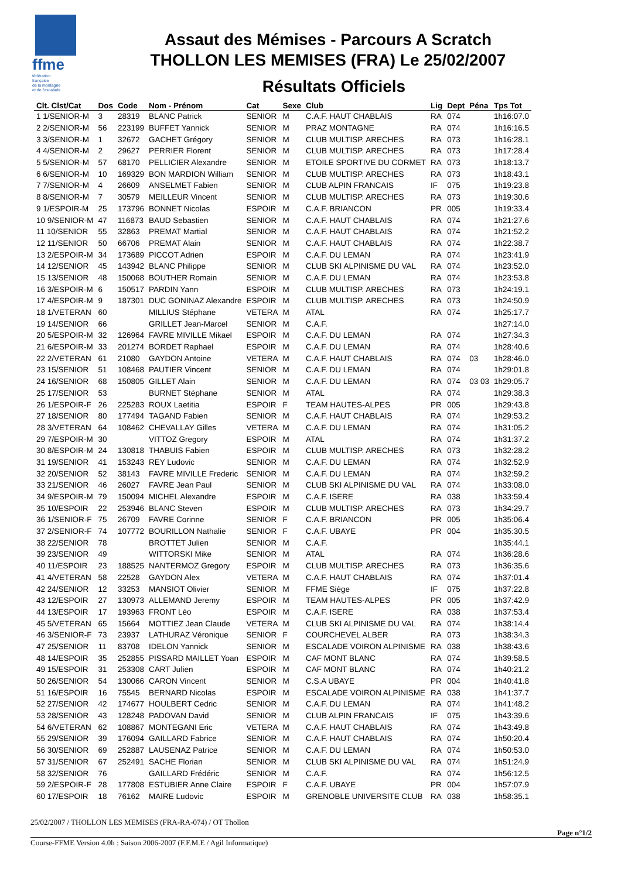ffme
fédération
française
de la montagne
et de l'escalade
Assaut des Mémises - Parcours A Scratch
THOLLON LES MEMISES (FRA) Le 25/02/2007
Résultats Officiels
| Clt. Clst/Cat | Dos | Code | Nom - Prénom | Cat | Sexe | Club | Lig | Dept | Péna | Tps Tot |
| --- | --- | --- | --- | --- | --- | --- | --- | --- | --- | --- |
| 1 1/SENIOR-M | 3 | 28319 | BLANC Patrick | SENIOR | M | C.A.F. HAUT CHABLAIS | RA | 074 | | 1h16:07.0 |
| 2 2/SENIOR-M | 56 | 223199 | BUFFET Yannick | SENIOR | M | PRAZ MONTAGNE | RA | 074 | | 1h16:16.5 |
| 3 3/SENIOR-M | 1 | 32672 | GACHET Grégory | SENIOR | M | CLUB MULTISP. ARECHES | RA | 073 | | 1h16:28.1 |
| 4 4/SENIOR-M | 2 | 29627 | PERRIER Florent | SENIOR | M | CLUB MULTISP. ARECHES | RA | 073 | | 1h17:28.4 |
| 5 5/SENIOR-M | 57 | 68170 | PELLICIER Alexandre | SENIOR | M | ETOILE SPORTIVE DU CORMET | RA | 073 | | 1h18:13.7 |
| 6 6/SENIOR-M | 10 | 169329 | BON MARDION William | SENIOR | M | CLUB MULTISP. ARECHES | RA | 073 | | 1h18:43.1 |
| 7 7/SENIOR-M | 4 | 26609 | ANSELMET Fabien | SENIOR | M | CLUB ALPIN FRANCAIS | IF | 075 | | 1h19:23.8 |
| 8 8/SENIOR-M | 7 | 30579 | MEILLEUR Vincent | SENIOR | M | CLUB MULTISP. ARECHES | RA | 073 | | 1h19:30.6 |
| 9 1/ESPOIR-M | 25 | 173796 | BONNET Nicolas | ESPOIR | M | C.A.F. BRIANCON | PR | 005 | | 1h19:33.4 |
| 10 9/SENIOR-M | 47 | 116873 | BAUD Sebastien | SENIOR | M | C.A.F. HAUT CHABLAIS | RA | 074 | | 1h21:27.6 |
| 11 10/SENIOR | 55 | 32863 | PREMAT Martial | SENIOR | M | C.A.F. HAUT CHABLAIS | RA | 074 | | 1h21:52.2 |
| 12 11/SENIOR | 50 | 66706 | PREMAT Alain | SENIOR | M | C.A.F. HAUT CHABLAIS | RA | 074 | | 1h22:38.7 |
| 13 2/ESPOIR-M | 34 | 173689 | PICCOT Adrien | ESPOIR | M | C.A.F. DU LEMAN | RA | 074 | | 1h23:41.9 |
| 14 12/SENIOR | 45 | 143942 | BLANC Philippe | SENIOR | M | CLUB SKI ALPINISME DU VAL | RA | 074 | | 1h23:52.0 |
| 15 13/SENIOR | 48 | 150068 | BOUTHER Romain | SENIOR | M | C.A.F. DU LEMAN | RA | 074 | | 1h23:53.8 |
| 16 3/ESPOIR-M | 6 | 150517 | PARDIN Yann | ESPOIR | M | CLUB MULTISP. ARECHES | RA | 073 | | 1h24:19.1 |
| 17 4/ESPOIR-M | 9 | 187301 | DUC GONINAZ Alexandre | ESPOIR | M | CLUB MULTISP. ARECHES | RA | 073 | | 1h24:50.9 |
| 18 1/VETERAN | 60 | | MILLIUS Stéphane | VETERA | M | ATAL | RA | 074 | | 1h25:17.7 |
| 19 14/SENIOR | 66 | | GRILLET Jean-Marcel | SENIOR | M | C.A.F. | | | | 1h27:14.0 |
| 20 5/ESPOIR-M | 32 | 126964 | FAVRE MIVILLE Mikael | ESPOIR | M | C.A.F. DU LEMAN | RA | 074 | | 1h27:34.3 |
| 21 6/ESPOIR-M | 33 | 201274 | BORDET Raphael | ESPOIR | M | C.A.F. DU LEMAN | RA | 074 | | 1h28:40.6 |
| 22 2/VETERAN | 61 | 21080 | GAYDON Antoine | VETERA | M | C.A.F. HAUT CHABLAIS | RA | 074 | 03 | 1h28:46.0 |
| 23 15/SENIOR | 51 | 108468 | PAUTIER Vincent | SENIOR | M | C.A.F. DU LEMAN | RA | 074 | | 1h29:01.8 |
| 24 16/SENIOR | 68 | 150805 | GILLET Alain | SENIOR | M | C.A.F. DU LEMAN | RA | 074 | 03 03 | 1h29:05.7 |
| 25 17/SENIOR | 53 | | BURNET Stéphane | SENIOR | M | ATAL | RA | 074 | | 1h29:38.3 |
| 26 1/ESPOIR-F | 26 | 225283 | ROUX Laetitia | ESPOIR | F | TEAM HAUTES-ALPES | PR | 005 | | 1h29:43.8 |
| 27 18/SENIOR | 80 | 177494 | TAGAND Fabien | SENIOR | M | C.A.F. HAUT CHABLAIS | RA | 074 | | 1h29:53.2 |
| 28 3/VETERAN | 64 | 108462 | CHEVALLAY Gilles | VETERA | M | C.A.F. DU LEMAN | RA | 074 | | 1h31:05.2 |
| 29 7/ESPOIR-M | 30 | | VITTOZ Gregory | ESPOIR | M | ATAL | RA | 074 | | 1h31:37.2 |
| 30 8/ESPOIR-M | 24 | 130818 | THABUIS Fabien | ESPOIR | M | CLUB MULTISP. ARECHES | RA | 073 | | 1h32:28.2 |
| 31 19/SENIOR | 41 | 153243 | REY Ludovic | SENIOR | M | C.A.F. DU LEMAN | RA | 074 | | 1h32:52.9 |
| 32 20/SENIOR | 52 | 38143 | FAVRE MIVILLE Frederic | SENIOR | M | C.A.F. DU LEMAN | RA | 074 | | 1h32:59.2 |
| 33 21/SENIOR | 46 | 26027 | FAVRE Jean Paul | SENIOR | M | CLUB SKI ALPINISME DU VAL | RA | 074 | | 1h33:08.0 |
| 34 9/ESPOIR-M | 79 | 150094 | MICHEL Alexandre | ESPOIR | M | C.A.F. ISERE | RA | 038 | | 1h33:59.4 |
| 35 10/ESPOIR | 22 | 253946 | BLANC Steven | ESPOIR | M | CLUB MULTISP. ARECHES | RA | 073 | | 1h34:29.7 |
| 36 1/SENIOR-F | 75 | 26709 | FAVRE Corinne | SENIOR | F | C.A.F. BRIANCON | PR | 005 | | 1h35:06.4 |
| 37 2/SENIOR-F | 74 | 107772 | BOURILLON Nathalie | SENIOR | F | C.A.F. UBAYE | PR | 004 | | 1h35:30.5 |
| 38 22/SENIOR | 78 | | BROTTET Julien | SENIOR | M | C.A.F. | | | | 1h35:44.1 |
| 39 23/SENIOR | 49 | | WITTORSKI Mike | SENIOR | M | ATAL | RA | 074 | | 1h36:28.6 |
| 40 11/ESPOIR | 23 | 188525 | NANTERMOZ Gregory | ESPOIR | M | CLUB MULTISP. ARECHES | RA | 073 | | 1h36:35.6 |
| 41 4/VETERAN | 58 | 22528 | GAYDON Alex | VETERA | M | C.A.F. HAUT CHABLAIS | RA | 074 | | 1h37:01.4 |
| 42 24/SENIOR | 12 | 33253 | MANSIOT Olivier | SENIOR | M | FFME Siège | IF | 075 | | 1h37:22.8 |
| 43 12/ESPOIR | 27 | 130973 | ALLEMAND Jeremy | ESPOIR | M | TEAM HAUTES-ALPES | PR | 005 | | 1h37:42.9 |
| 44 13/ESPOIR | 17 | 193963 | FRONT Léo | ESPOIR | M | C.A.F. ISERE | RA | 038 | | 1h37:53.4 |
| 45 5/VETERAN | 65 | 15664 | MOTTIEZ Jean Claude | VETERA | M | CLUB SKI ALPINISME DU VAL | RA | 074 | | 1h38:14.4 |
| 46 3/SENIOR-F | 73 | 23937 | LATHURAZ Véronique | SENIOR | F | COURCHEVEL ALBER | RA | 073 | | 1h38:34.3 |
| 47 25/SENIOR | 11 | 83708 | IDELON Yannick | SENIOR | M | ESCALADE VOIRON ALPINISME | RA | 038 | | 1h38:43.6 |
| 48 14/ESPOIR | 35 | 252855 | PISSARD MAILLET Yoan | ESPOIR | M | CAF MONT BLANC | RA | 074 | | 1h39:58.5 |
| 49 15/ESPOIR | 31 | 253308 | CART Julien | ESPOIR | M | CAF MONT BLANC | RA | 074 | | 1h40:21.2 |
| 50 26/SENIOR | 54 | 130066 | CARON Vincent | SENIOR | M | C.S.A UBAYE | PR | 004 | | 1h40:41.8 |
| 51 16/ESPOIR | 16 | 75545 | BERNARD Nicolas | ESPOIR | M | ESCALADE VOIRON ALPINISME | RA | 038 | | 1h41:37.7 |
| 52 27/SENIOR | 42 | 174677 | HOULBERT Cedric | SENIOR | M | C.A.F. DU LEMAN | RA | 074 | | 1h41:48.2 |
| 53 28/SENIOR | 43 | 128248 | PADOVAN David | SENIOR | M | CLUB ALPIN FRANCAIS | IF | 075 | | 1h43:39.6 |
| 54 6/VETERAN | 62 | 108867 | MONTEGANI Eric | VETERA | M | C.A.F. HAUT CHABLAIS | RA | 074 | | 1h43:49.8 |
| 55 29/SENIOR | 39 | 176094 | GAILLARD Fabrice | SENIOR | M | C.A.F. HAUT CHABLAIS | RA | 074 | | 1h50:20.4 |
| 56 30/SENIOR | 69 | 252887 | LAUSENAZ Patrice | SENIOR | M | C.A.F. DU LEMAN | RA | 074 | | 1h50:53.0 |
| 57 31/SENIOR | 67 | 252491 | SACHE Florian | SENIOR | M | CLUB SKI ALPINISME DU VAL | RA | 074 | | 1h51:24.9 |
| 58 32/SENIOR | 76 | | GAILLARD Frédéric | SENIOR | M | C.A.F. | RA | 074 | | 1h56:12.5 |
| 59 2/ESPOIR-F | 28 | 177808 | ESTUBIER Anne Claire | ESPOIR | F | C.A.F. UBAYE | PR | 004 | | 1h57:07.9 |
| 60 17/ESPOIR | 18 | 76162 | MAIRE Ludovic | ESPOIR | M | GRENOBLE UNIVERSITE CLUB | RA | 038 | | 1h58:35.1 |
25/02/2007 / THOLLON LES MEMISES (FRA-RA-074) / OT Thollon
Page n°1/2
Course-FFME Version 4.0h : Saison 2006-2007 (F.F.M.E / Agil Informatique)